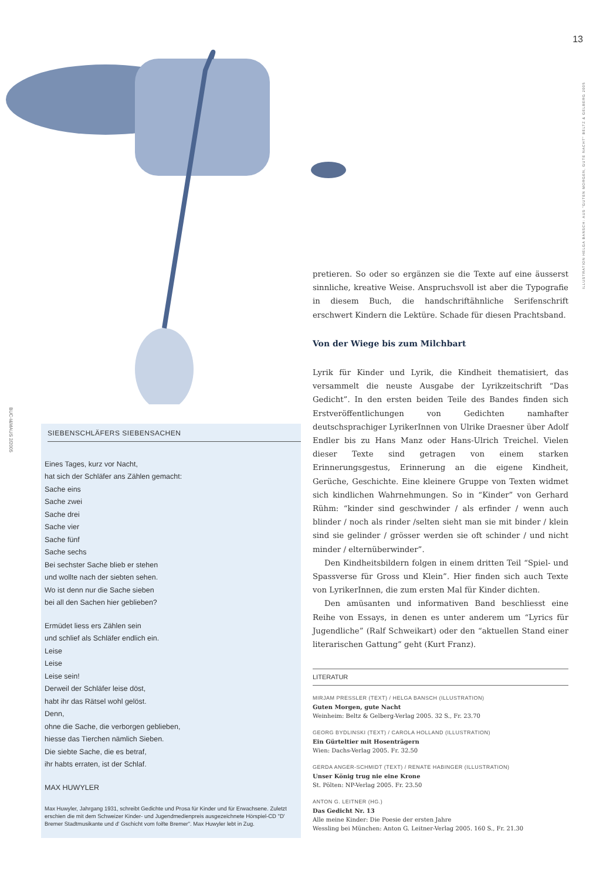13
ILLUSTRATION HELGA BANSCH: AUS "GUTEN MORGEN, GUTE NACHT" BELTZ & GELBERG 2005
BUC-I&MAUS 2/2005
pretieren. So oder so ergänzen sie die Texte auf eine äusserst sinnliche, kreative Weise. Anspruchsvoll ist aber die Typografie in diesem Buch, die handschriftähnliche Serifenschrift erschwert Kindern die Lektüre. Schade für diesen Prachtsband.
Von der Wiege bis zum Milchbart
Lyrik für Kinder und Lyrik, die Kindheit thematisiert, das versammelt die neuste Ausgabe der Lyrikzeitschrift “Das Gedicht”. In den ersten beiden Teile des Bandes finden sich Erstveröffentlichungen von Gedichten namhafter deutschsprachiger LyrikerInnen von Ulrike Draesner über Adolf Endler bis zu Hans Manz oder Hans-Ulrich Treichel. Vielen dieser Texte sind getragen von einem starken Erinnerungsgestus, Erinnerung an die eigene Kindheit, Gerüche, Geschichte. Eine kleinere Gruppe von Texten widmet sich kindlichen Wahrnehmungen. So in “Kinder” von Gerhard Rühm: “kinder sind geschwinder / als erfinder / wenn auch blinder / noch als rinder /selten sieht man sie mit binder / klein sind sie gelinder / grösser werden sie oft schinder / und nicht minder / elternüberwinder”.
Den Kindheitsbildern folgen in einem dritten Teil “Spiel- und Spassverse für Gross und Klein”. Hier finden sich auch Texte von LyrikerInnen, die zum ersten Mal für Kinder dichten.
Den amüsanten und informativen Band beschliesst eine Reihe von Essays, in denen es unter anderem um “Lyrics für Jugendliche” (Ralf Schweikart) oder den “aktuellen Stand einer literarischen Gattung” geht (Kurt Franz).
LITERATUR
MIRJAM PRESSLER (TEXT) / HELGA BANSCH (ILLUSTRATION)
Guten Morgen, gute Nacht
Weinheim: Beltz & Gelberg-Verlag 2005. 32 S., Fr. 23.70
GEORG BYDLINSKI (TEXT) / CAROLA HOLLAND (ILLUSTRATION)
Ein Gürteltier mit Hosenträgern
Wien: Dachs-Verlag 2005. Fr. 32.50
GERDA ANGER-SCHMIDT (TEXT) / RENATE HABINGER (ILLUSTRATION)
Unser König trug nie eine Krone
St. Pölten: NP-Verlag 2005. Fr. 23.50
ANTON G. LEITNER (HG.)
Das Gedicht Nr. 13
Alle meine Kinder: Die Poesie der ersten Jahre
Wessling bei München: Anton G. Leitner-Verlag 2005. 160 S., Fr. 21.30
SIEBENSCHLÄFERS SIEBENSACHEN
Eines Tages, kurz vor Nacht,
hat sich der Schläfer ans Zählen gemacht:
Sache eins
Sache zwei
Sache drei
Sache vier
Sache fünf
Sache sechs
Bei sechster Sache blieb er stehen
und wollte nach der siebten sehen.
Wo ist denn nur die Sache sieben
bei all den Sachen hier geblieben?
Ermüdet liess ers Zählen sein
und schlief als Schläfer endlich ein.
Leise
Leise
Leise sein!
Derweil der Schläfer leise döst,
habt ihr das Rätsel wohl gelöst.
Denn,
ohne die Sache, die verborgen geblieben,
hiesse das Tierchen nämlich Sieben.
Die siebte Sache, die es betraf,
ihr habts erraten, ist der Schlaf.
MAX HUWYLER
Max Huwyler, Jahrgang 1931, schreibt Gedichte und Prosa für Kinder und für Erwachsene. Zuletzt erschien die mit dem Schweizer Kinder- und Jugendmedienpreis ausgezeichnete Hörspiel-CD "D' Bremer Stadtmusikante und d' Gschicht vom foifte Bremer". Max Huwyler lebt in Zug.